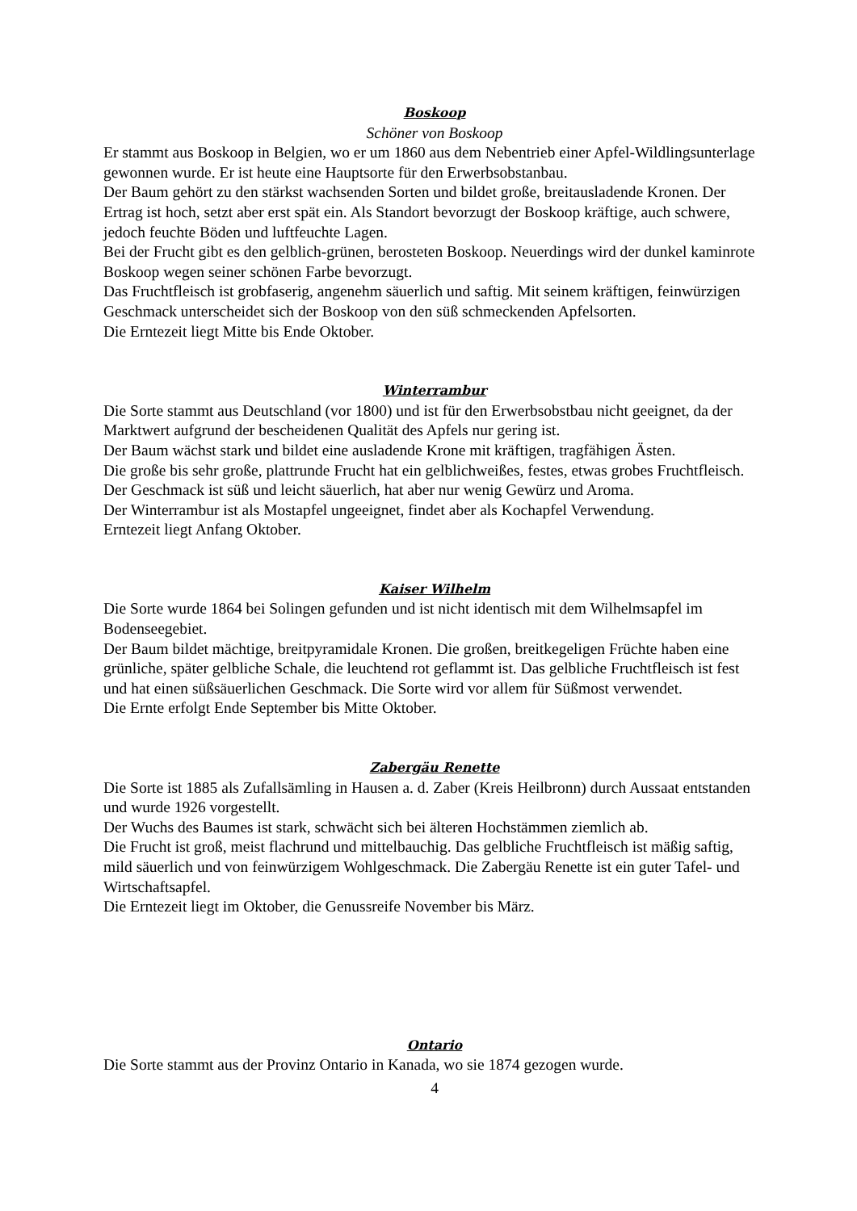Boskoop
Schöner von Boskoop
Er stammt aus Boskoop in Belgien, wo er um 1860 aus dem Nebentrieb einer Apfel-Wildlingsunterlage gewonnen wurde. Er ist heute eine Hauptsorte für den Erwerbsobstanbau.
Der Baum gehört zu den stärkst wachsenden Sorten und bildet große, breitausladende Kronen. Der Ertrag ist hoch, setzt aber erst spät ein. Als Standort bevorzugt der Boskoop kräftige, auch schwere, jedoch feuchte Böden und luftfeuchte Lagen.
Bei der Frucht gibt es den gelblich-grünen, berosteten Boskoop. Neuerdings wird der dunkel kaminrote Boskoop wegen seiner schönen Farbe bevorzugt.
Das Fruchtfleisch ist grobfaserig, angenehm säuerlich und saftig. Mit seinem kräftigen, feinwürzigen Geschmack unterscheidet sich der Boskoop von den süß schmeckenden Apfelsorten.
Die Erntezeit liegt Mitte bis Ende Oktober.
Winterrambur
Die Sorte stammt aus Deutschland (vor 1800) und ist für den Erwerbsobstbau nicht geeignet, da der Marktwert aufgrund der bescheidenen Qualität des Apfels nur gering ist.
Der Baum wächst stark und bildet eine ausladende Krone mit kräftigen, tragfähigen Ästen.
Die große bis sehr große, plattrunde Frucht hat ein gelblichweißes, festes, etwas grobes Fruchtfleisch. Der Geschmack ist süß und leicht säuerlich, hat aber nur wenig Gewürz und Aroma.
Der Winterrambur ist als Mostapfel ungeeignet, findet aber als Kochapfel Verwendung.
Erntezeit liegt Anfang Oktober.
Kaiser Wilhelm
Die Sorte wurde 1864 bei Solingen gefunden und ist nicht identisch mit dem Wilhelmsapfel im Bodenseegebiet.
Der Baum bildet mächtige, breitpyramidale Kronen. Die großen, breitkegeligen Früchte haben eine grünliche, später gelbliche Schale, die leuchtend rot geflammt ist. Das gelbliche Fruchtfleisch ist fest und hat einen süßsäuerlichen Geschmack. Die Sorte wird vor allem für Süßmost verwendet.
Die Ernte erfolgt Ende September bis Mitte Oktober.
Zabergäu Renette
Die Sorte ist 1885 als Zufallsämling in Hausen a. d. Zaber (Kreis Heilbronn) durch Aussaat entstanden und wurde 1926 vorgestellt.
Der Wuchs des Baumes ist stark, schwächt sich bei älteren Hochstämmen ziemlich ab.
Die Frucht ist groß, meist flachrund und mittelbauchig. Das gelbliche Fruchtfleisch ist mäßig saftig, mild säuerlich und von feinwürzigem Wohlgeschmack. Die Zabergäu Renette ist ein guter Tafel- und Wirtschaftsapfel.
Die Erntezeit liegt im Oktober, die Genussreife November bis März.
Ontario
Die Sorte stammt aus der Provinz Ontario in Kanada, wo sie 1874 gezogen wurde.
4